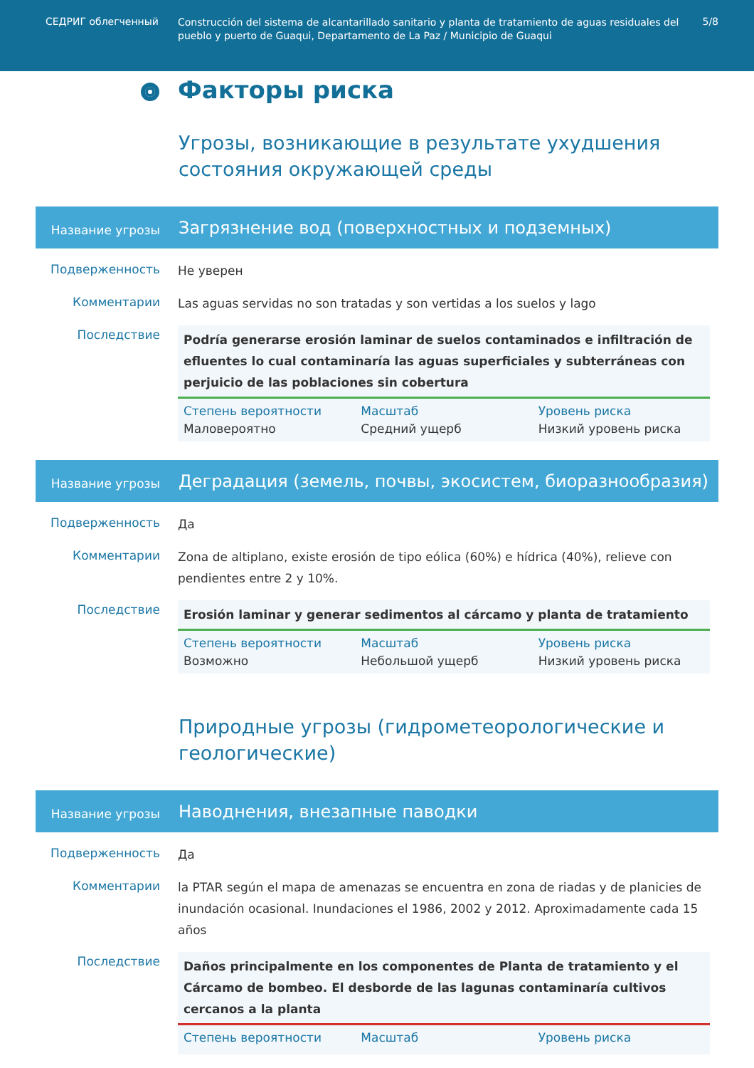СЕДРИГ облегченный
Construcción del sistema de alcantarillado sanitario y planta de tratamiento de aguas residuales del pueblo y puerto de Guaqui, Departamento de La Paz / Municipio de Guaqui
5/8
Факторы риска
Угрозы, возникающие в результате ухудшения состояния окружающей среды
Название угрозы
Загрязнение вод (поверхностных и подземных)
Подверженность
Не уверен
Комментарии
Las aguas servidas no son tratadas y son vertidas a los suelos y lago
Последствие
Podría generarse erosión laminar de suelos contaminados e infiltración de efluentes lo cual contaminaría las aguas superficiales y subterráneas con perjuicio de las poblaciones sin cobertura
Степень вероятности
Маловероятно
Масштаб
Средний ущерб
Уровень риска
Низкий уровень риска
Название угрозы
Деградация (земель, почвы, экосистем, биоразнообразия)
Подверженность
Да
Комментарии
Zona de altiplano, existe erosión de tipo eólica (60%) e hídrica (40%), relieve con pendientes entre 2 y 10%.
Последствие
Erosión laminar y generar sedimentos al cárcamo y planta de tratamiento
Степень вероятности
Возможно
Масштаб
Небольшой ущерб
Уровень риска
Низкий уровень риска
Природные угрозы (гидрометеорологические и геологические)
Название угрозы
Наводнения, внезапные паводки
Подверженность
Да
Комментарии
la PTAR según el mapa de amenazas se encuentra en zona de riadas y de planicies de inundación ocasional. Inundaciones el 1986, 2002 y 2012. Aproximadamente cada 15 años
Последствие
Daños principalmente en los componentes de Planta de tratamiento y el Cárcamo de bombeo. El desborde de las lagunas contaminaría cultivos cercanos a la planta
Степень вероятности Масштаб Уровень риска